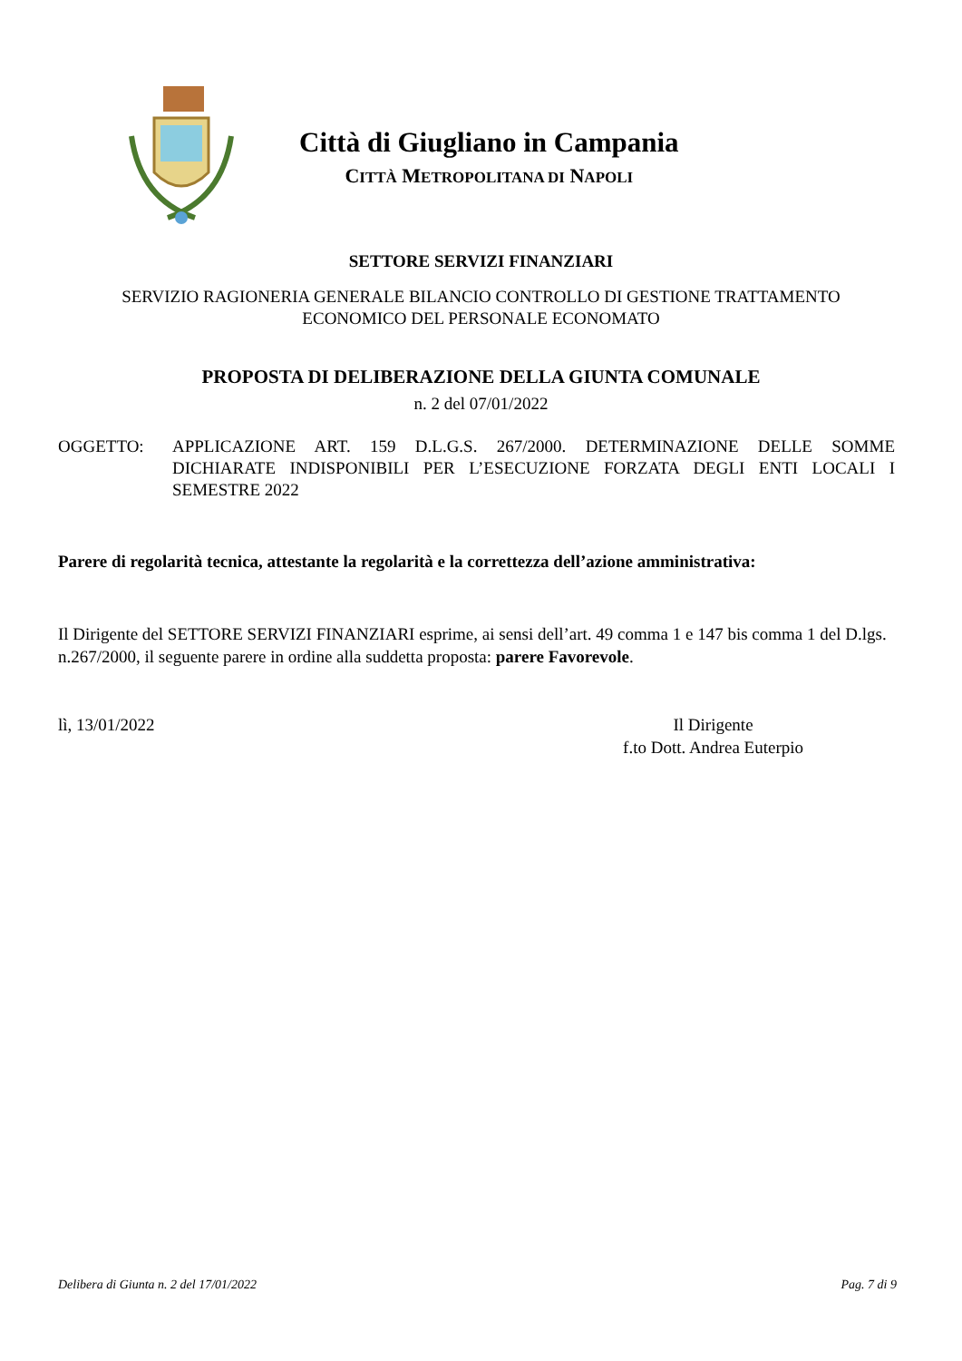Città di Giugliano in Campania
CITTÀ METROPOLITANA DI NAPOLI
SETTORE SERVIZI FINANZIARI
SERVIZIO RAGIONERIA GENERALE BILANCIO CONTROLLO DI GESTIONE TRATTAMENTO
ECONOMICO DEL PERSONALE ECONOMATO
PROPOSTA DI DELIBERAZIONE DELLA GIUNTA COMUNALE
n. 2 del 07/01/2022
OGGETTO: APPLICAZIONE ART. 159 D.L.G.S. 267/2000. DETERMINAZIONE DELLE SOMME DICHIARATE INDISPONIBILI PER L’ESECUZIONE FORZATA DEGLI ENTI LOCALI I SEMESTRE 2022
Parere di regolarità tecnica, attestante la regolarità e la correttezza dell’azione amministrativa:
Il Dirigente del SETTORE SERVIZI FINANZIARI esprime, ai sensi dell’art. 49 comma 1 e 147 bis comma 1 del D.lgs. n.267/2000, il seguente parere in ordine alla suddetta proposta: parere Favorevole.
lì, 13/01/2022 Il Dirigente
f.to Dott. Andrea Euterpio
Delibera di Giunta n. 2 del 17/01/2022 Pag. 7 di 9